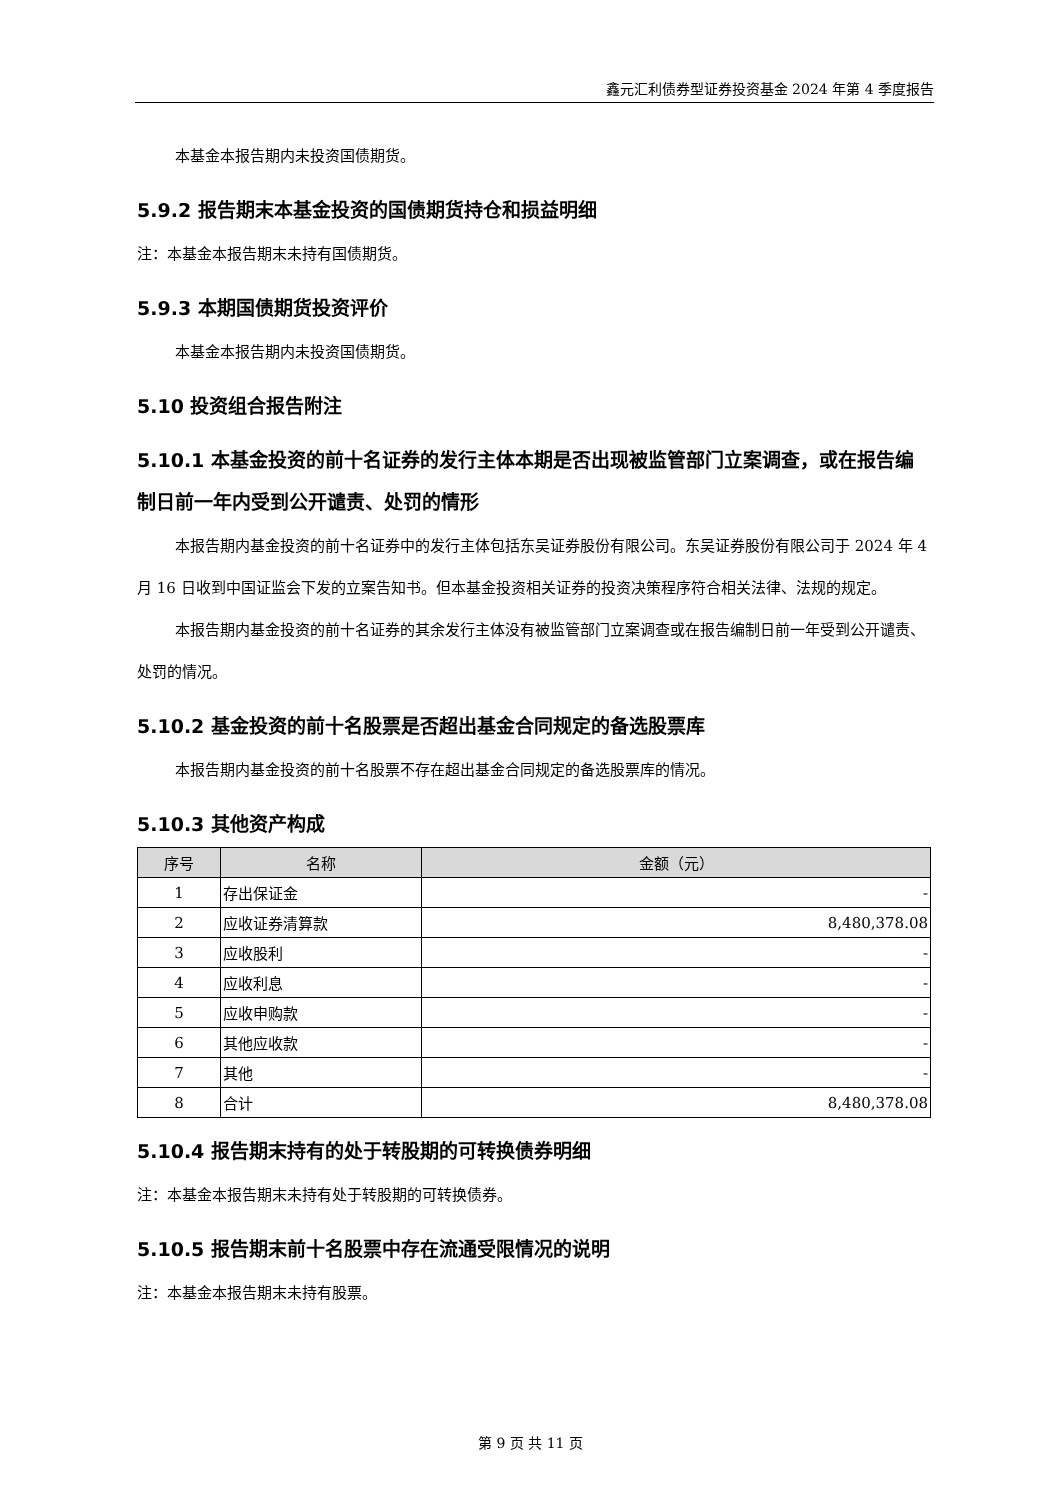鑫元汇利债券型证券投资基金 2024 年第 4 季度报告
本基金本报告期内未投资国债期货。
5.9.2 报告期末本基金投资的国债期货持仓和损益明细
注：本基金本报告期末未持有国债期货。
5.9.3 本期国债期货投资评价
本基金本报告期内未投资国债期货。
5.10 投资组合报告附注
5.10.1 本基金投资的前十名证券的发行主体本期是否出现被监管部门立案调查，或在报告编制日前一年内受到公开谴责、处罚的情形
本报告期内基金投资的前十名证券中的发行主体包括东吴证券股份有限公司。东吴证券股份有限公司于 2024 年 4 月 16 日收到中国证监会下发的立案告知书。但本基金投资相关证券的投资决策程序符合相关法律、法规的规定。
本报告期内基金投资的前十名证券的其余发行主体没有被监管部门立案调查或在报告编制日前一年受到公开谴责、处罚的情况。
5.10.2 基金投资的前十名股票是否超出基金合同规定的备选股票库
本报告期内基金投资的前十名股票不存在超出基金合同规定的备选股票库的情况。
5.10.3 其他资产构成
| 序号 | 名称 | 金额（元） |
| --- | --- | --- |
| 1 | 存出保证金 | - |
| 2 | 应收证券清算款 | 8,480,378.08 |
| 3 | 应收股利 | - |
| 4 | 应收利息 | - |
| 5 | 应收申购款 | - |
| 6 | 其他应收款 | - |
| 7 | 其他 | - |
| 8 | 合计 | 8,480,378.08 |
5.10.4 报告期末持有的处于转股期的可转换债券明细
注：本基金本报告期末未持有处于转股期的可转换债券。
5.10.5 报告期末前十名股票中存在流通受限情况的说明
注：本基金本报告期末未持有股票。
第 9 页 共 11 页